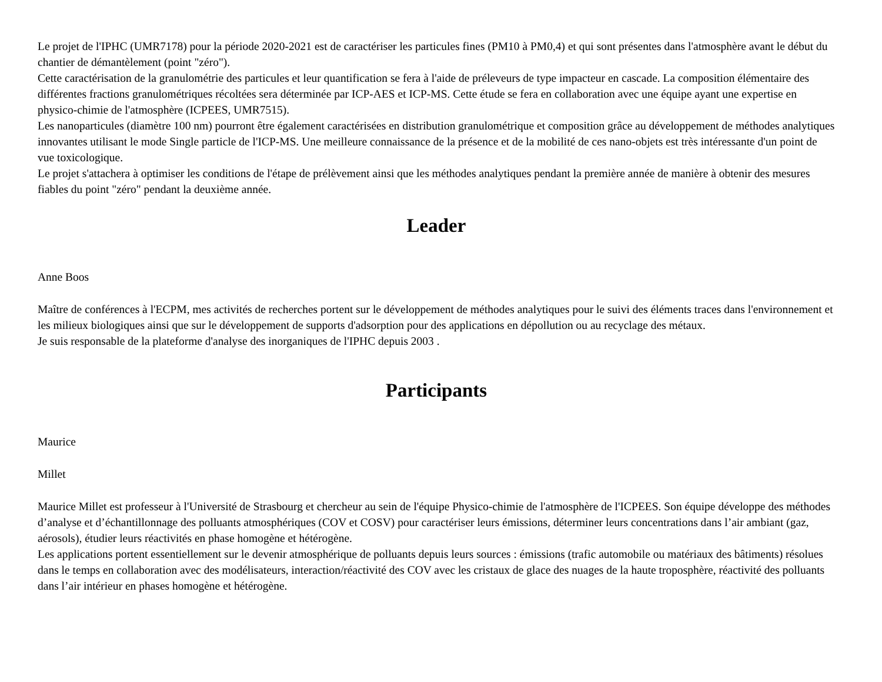Le projet de l'IPHC (UMR7178) pour la période 2020-2021 est de caractériser les particules fines (PM10 à PM0,4) et qui sont présentes dans l'atmosphère avant le début du chantier de démantèlement (point "zéro").
Cette caractérisation de la granulométrie des particules et leur quantification se fera à l'aide de préleveurs de type impacteur en cascade. La composition élémentaire des différentes fractions granulométriques récoltées sera déterminée par ICP-AES et ICP-MS. Cette étude se fera en collaboration avec une équipe ayant une expertise en physico-chimie de l'atmosphère (ICPEES, UMR7515).
Les nanoparticules (diamètre 100 nm) pourront être également caractérisées en distribution granulométrique et composition grâce au développement de méthodes analytiques innovantes utilisant le mode Single particle de l'ICP-MS. Une meilleure connaissance de la présence et de la mobilité de ces nano-objets est très intéressante d'un point de vue toxicologique.
Le projet s'attachera à optimiser les conditions de l'étape de prélèvement ainsi que les méthodes analytiques pendant la première année de manière à obtenir des mesures fiables du point "zéro" pendant la deuxième année.
Leader
Anne Boos
Maître de conférences à l'ECPM, mes activités de recherches portent sur le développement de méthodes analytiques pour le suivi des éléments traces dans l'environnement et les milieux biologiques ainsi que sur le développement de supports d'adsorption pour des applications en dépollution ou au recyclage des métaux.
Je suis responsable de la plateforme d'analyse des inorganiques de l'IPHC depuis 2003 .
Participants
Maurice
Millet
Maurice Millet est professeur à l'Université de Strasbourg et chercheur au sein de l'équipe Physico-chimie de l'atmosphère de l'ICPEES. Son équipe développe des méthodes d’analyse et d’échantillonnage des polluants atmosphériques (COV et COSV) pour caractériser leurs émissions, déterminer leurs concentrations dans l’air ambiant (gaz, aérosols), étudier leurs réactivités en phase homogène et hétérogène.
Les applications portent essentiellement sur le devenir atmosphérique de polluants depuis leurs sources : émissions (trafic automobile ou matériaux des bâtiments) résolues dans le temps en collaboration avec des modélisateurs, interaction/réactivité des COV avec les cristaux de glace des nuages de la haute troposphère, réactivité des polluants dans l’air intérieur en phases homogène et hétérogène.